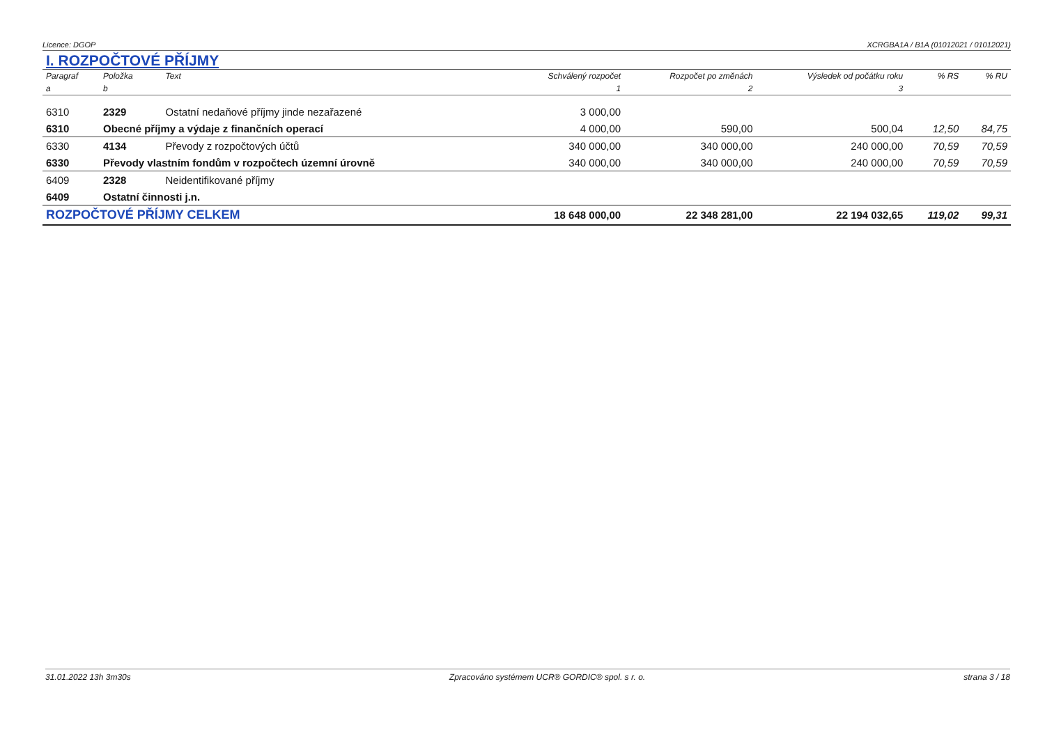Licence: DGOP XCRGBA1A / B1A (01012021 / 01012021)
I. ROZPOČTOVÉ PŘÍJMY
| Paragraf | Položka | Text | Schválený rozpočet | Rozpočet po změnách | Výsledek od počátku roku | % RS | % RU |
| --- | --- | --- | --- | --- | --- | --- | --- |
| a | b | | 1 | 2 | 3 | | |
| 6310 | 2329 | Ostatní nedaňové příjmy jinde nezařazené | 3 000,00 | | | | |
| 6310 | Obecné příjmy a výdaje z finančních operací | | 4 000,00 | 590,00 | 500,04 | 12,50 | 84,75 |
| 6330 | 4134 | Převody z rozpočtových účtů | 340 000,00 | 340 000,00 | 240 000,00 | 70,59 | 70,59 |
| 6330 | Převody vlastním fondům v rozpočtech územní úrovně | | 340 000,00 | 340 000,00 | 240 000,00 | 70,59 | 70,59 |
| 6409 | 2328 | Neidentifikované příjmy | | | | | |
| 6409 | Ostatní činnosti j.n. | | | | | | |
| ROZPOČTOVÉ PŘÍJMY CELKEM | | | 18 648 000,00 | 22 348 281,00 | 22 194 032,65 | 119,02 | 99,31 |
31.01.2022 13h 3m30s Zpracováno systémem UCR® GORDIC® spol. s r. o. strana 3 / 18